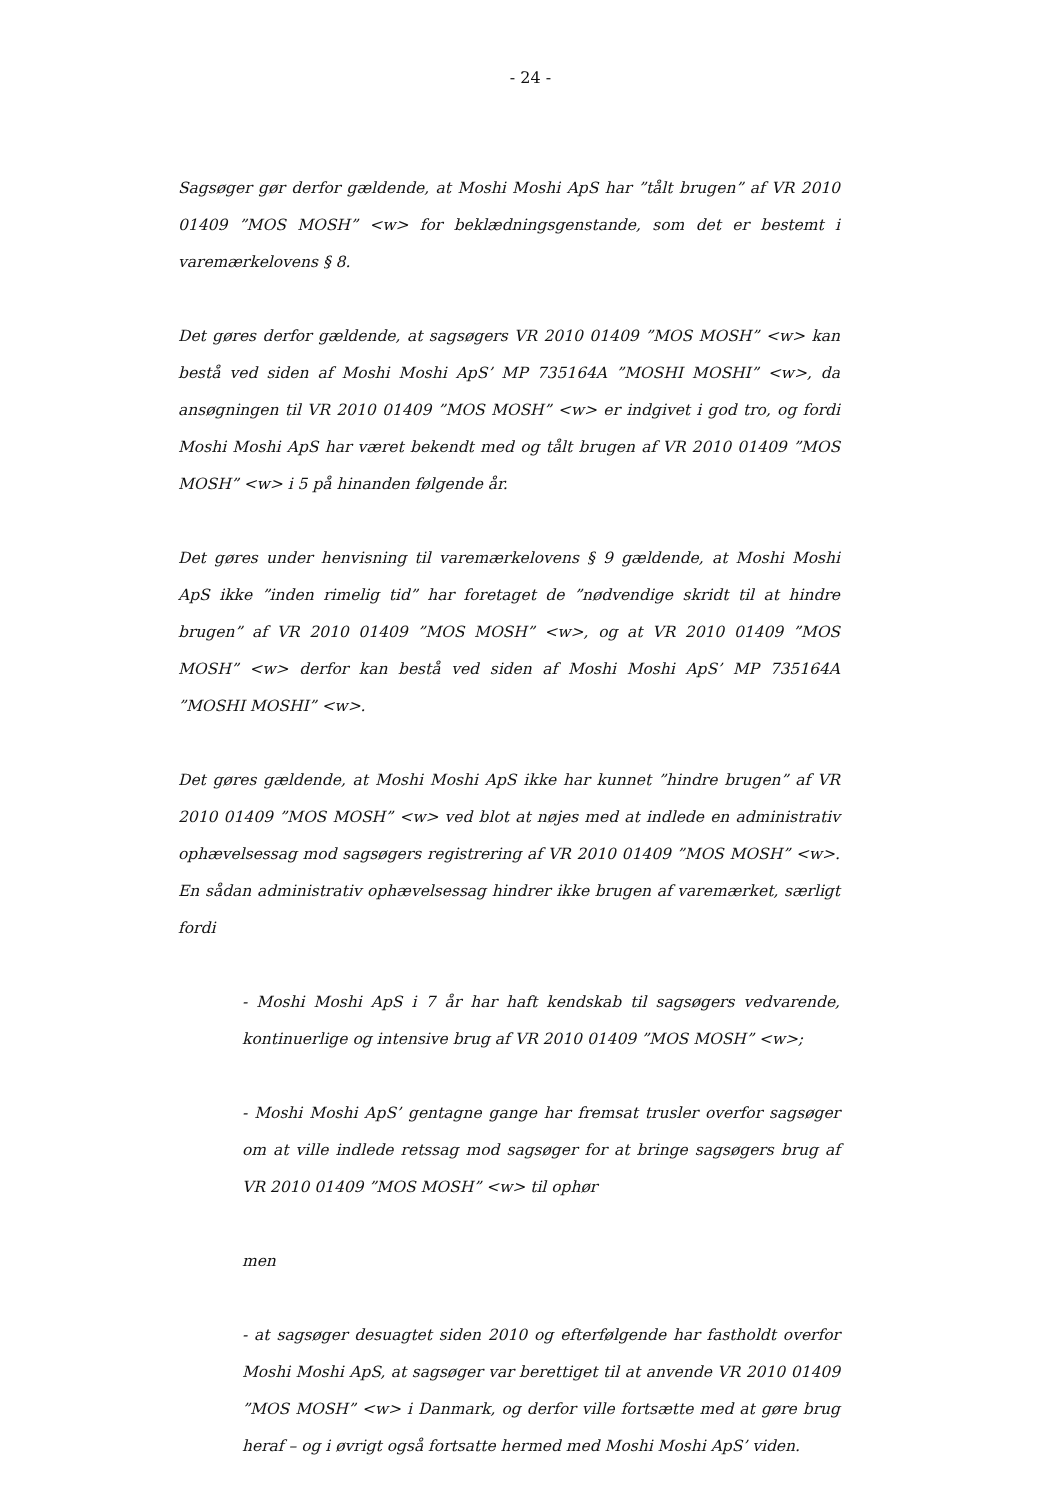- 24 -
Sagsøger gør derfor gældende, at Moshi Moshi ApS har ”tålt brugen” af VR 2010 01409 ”MOS MOSH” <w> for beklædningsgenstande, som det er bestemt i varemærkelovens § 8.
Det gøres derfor gældende, at sagsøgers VR 2010 01409 ”MOS MOSH” <w> kan bestå ved siden af Moshi Moshi ApS’ MP 735164A ”MOSHI MOSHI” <w>, da ansøgningen til VR 2010 01409 ”MOS MOSH” <w> er indgivet i god tro, og fordi Moshi Moshi ApS har været bekendt med og tålt brugen af VR 2010 01409 ”MOS MOSH” <w> i 5 på hinanden følgende år.
Det gøres under henvisning til varemærkelovens § 9 gældende, at Moshi Moshi ApS ikke ”inden rimelig tid” har foretaget de ”nødvendige skridt til at hindre brugen” af VR 2010 01409 ”MOS MOSH” <w>, og at VR 2010 01409 ”MOS MOSH” <w> derfor kan bestå ved siden af Moshi Moshi ApS’ MP 735164A ”MOSHI MOSHI” <w>.
Det gøres gældende, at Moshi Moshi ApS ikke har kunnet ”hindre brugen” af VR 2010 01409 ”MOS MOSH” <w> ved blot at nøjes med at indlede en administrativ ophævelsessag mod sagsøgers registrering af VR 2010 01409 ”MOS MOSH” <w>. En sådan administrativ ophævelsessag hindrer ikke brugen af varemærket, særligt fordi
- Moshi Moshi ApS i 7 år har haft kendskab til sagsøgers vedvarende, kontinuerlige og intensive brug af VR 2010 01409 ”MOS MOSH” <w>;
- Moshi Moshi ApS’ gentagne gange har fremsat trusler overfor sagsøger om at ville indlede retssag mod sagsøger for at bringe sagsøgers brug af VR 2010 01409 ”MOS MOSH” <w> til ophør
men
- at sagsøger desuagtet siden 2010 og efterfølgende har fastholdt overfor Moshi Moshi ApS, at sagsøger var berettiget til at anvende VR 2010 01409 ”MOS MOSH” <w> i Danmark, og derfor ville fortsætte med at gøre brug heraf – og i øvrigt også fortsatte hermed med Moshi Moshi ApS’ viden.